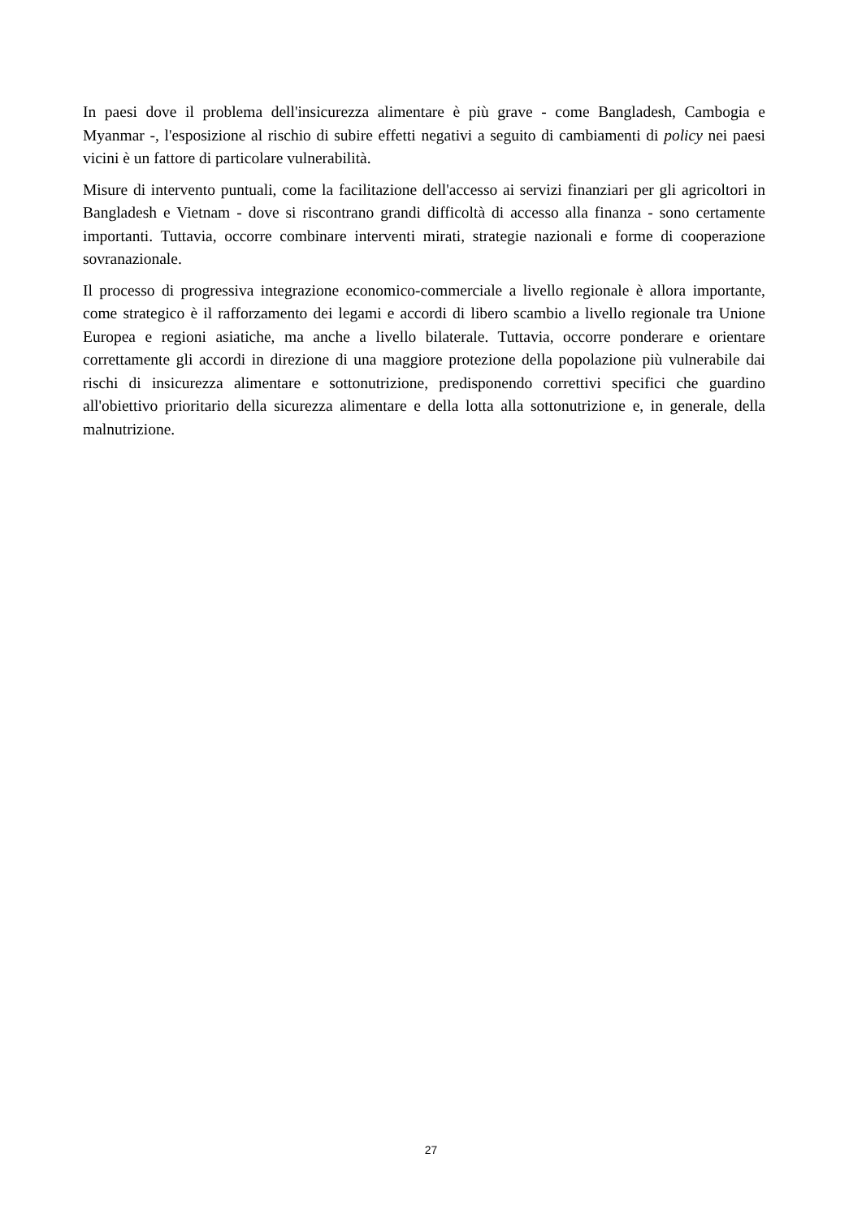In paesi dove il problema dell'insicurezza alimentare è più grave - come Bangladesh, Cambogia e Myanmar -, l'esposizione al rischio di subire effetti negativi a seguito di cambiamenti di policy nei paesi vicini è un fattore di particolare vulnerabilità.
Misure di intervento puntuali, come la facilitazione dell'accesso ai servizi finanziari per gli agricoltori in Bangladesh e Vietnam - dove si riscontrano grandi difficoltà di accesso alla finanza - sono certamente importanti. Tuttavia, occorre combinare interventi mirati, strategie nazionali e forme di cooperazione sovranazionale.
Il processo di progressiva integrazione economico-commerciale a livello regionale è allora importante, come strategico è il rafforzamento dei legami e accordi di libero scambio a livello regionale tra Unione Europea e regioni asiatiche, ma anche a livello bilaterale. Tuttavia, occorre ponderare e orientare correttamente gli accordi in direzione di una maggiore protezione della popolazione più vulnerabile dai rischi di insicurezza alimentare e sottonutrizione, predisponendo correttivi specifici che guardino all'obiettivo prioritario della sicurezza alimentare e della lotta alla sottonutrizione e, in generale, della malnutrizione.
27